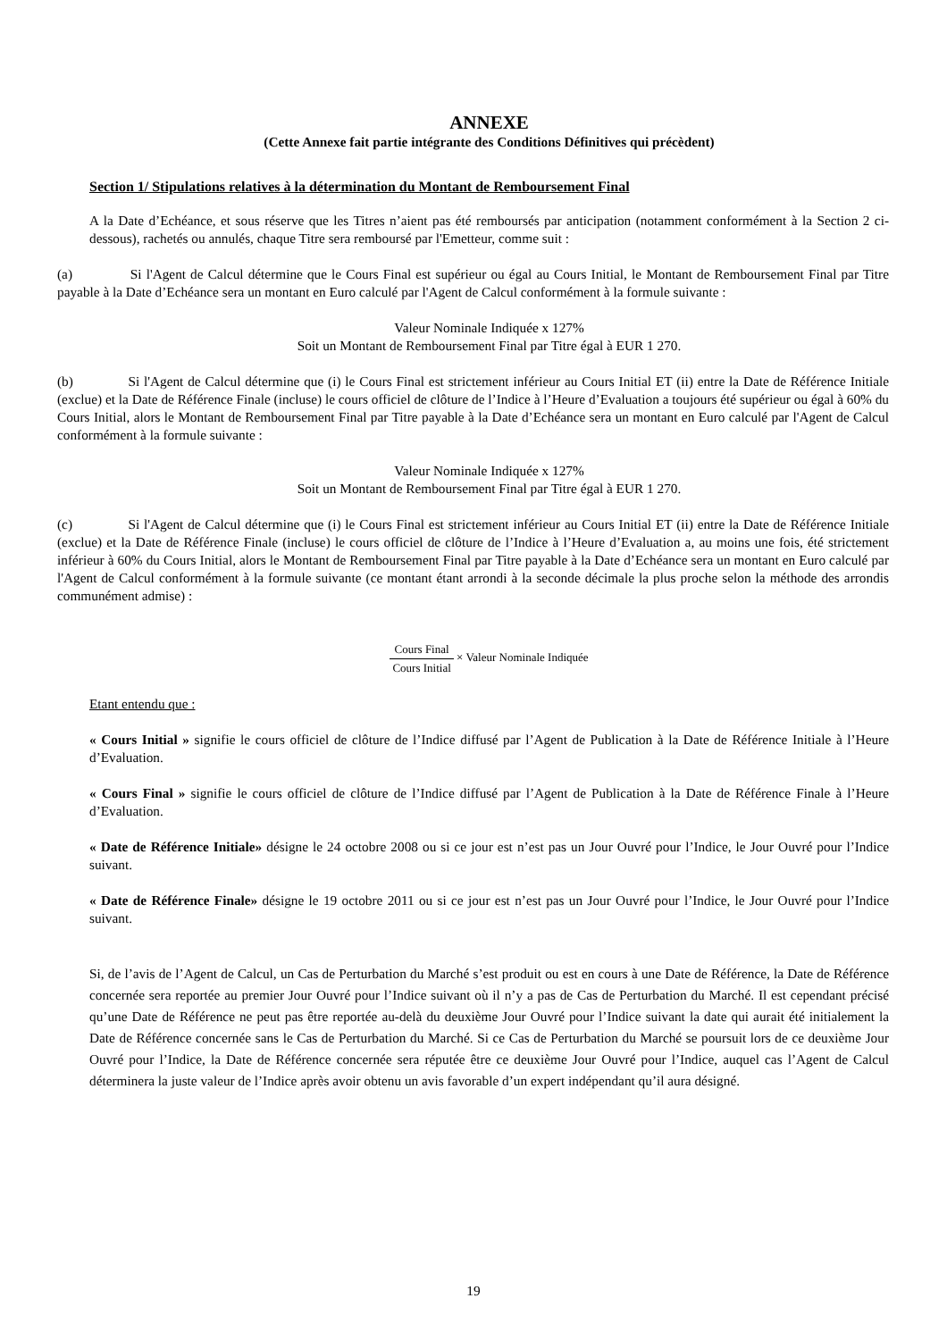ANNEXE
(Cette Annexe fait partie intégrante des Conditions Définitives qui précèdent)
Section 1/ Stipulations relatives à la détermination du Montant de Remboursement Final
A la Date d’Echéance, et sous réserve que les Titres n’aient pas été remboursés par anticipation (notamment conformément à la Section 2 ci-dessous), rachetés ou annulés, chaque Titre sera remboursé par l'Emetteur, comme suit :
(a) Si l'Agent de Calcul détermine que le Cours Final est supérieur ou égal au Cours Initial, le Montant de Remboursement Final par Titre payable à la Date d’Echéance sera un montant en Euro calculé par l'Agent de Calcul conformément à la formule suivante :
Valeur Nominale Indiquée x 127%
Soit un Montant de Remboursement Final par Titre égal à EUR 1 270.
(b) Si l'Agent de Calcul détermine que (i) le Cours Final est strictement inférieur au Cours Initial ET (ii) entre la Date de Référence Initiale (exclue) et la Date de Référence Finale (incluse) le cours officiel de clôture de l’Indice à l’Heure d’Evaluation a toujours été supérieur ou égal à 60% du Cours Initial, alors le Montant de Remboursement Final par Titre payable à la Date d’Echéance sera un montant en Euro calculé par l'Agent de Calcul conformément à la formule suivante :
Valeur Nominale Indiquée x 127%
Soit un Montant de Remboursement Final par Titre égal à EUR 1 270.
(c) Si l'Agent de Calcul détermine que (i) le Cours Final est strictement inférieur au Cours Initial ET (ii) entre la Date de Référence Initiale (exclue) et la Date de Référence Finale (incluse) le cours officiel de clôture de l’Indice à l’Heure d’Evaluation a, au moins une fois, été strictement inférieur à 60% du Cours Initial, alors le Montant de Remboursement Final par Titre payable à la Date d’Echéance sera un montant en Euro calculé par l'Agent de Calcul conformément à la formule suivante (ce montant étant arrondi à la seconde décimale la plus proche selon la méthode des arrondis communément admise) :
Cours Final Cours Initial × Valeur Nominale Indiquée
Etant entendu que :
« Cours Initial » signifie le cours officiel de clôture de l’Indice diffusé par l’Agent de Publication à la Date de Référence Initiale à l’Heure d’Evaluation.
« Cours Final » signifie le cours officiel de clôture de l’Indice diffusé par l’Agent de Publication à la Date de Référence Finale à l’Heure d’Evaluation.
« Date de Référence Initiale» désigne le 24 octobre 2008 ou si ce jour est n’est pas un Jour Ouvré pour l’Indice, le Jour Ouvré pour l’Indice suivant.
« Date de Référence Finale» désigne le 19 octobre 2011 ou si ce jour est n’est pas un Jour Ouvré pour l’Indice, le Jour Ouvré pour l’Indice suivant.
Si, de l’avis de l’Agent de Calcul, un Cas de Perturbation du Marché s’est produit ou est en cours à une Date de Référence, la Date de Référence concernée sera reportée au premier Jour Ouvré pour l’Indice suivant où il n’y a pas de Cas de Perturbation du Marché. Il est cependant précisé qu’une Date de Référence ne peut pas être reportée au-delà du deuxième Jour Ouvré pour l’Indice suivant la date qui aurait été initialement la Date de Référence concernée sans le Cas de Perturbation du Marché. Si ce Cas de Perturbation du Marché se poursuit lors de ce deuxième Jour Ouvré pour l’Indice, la Date de Référence concernée sera réputée être ce deuxième Jour Ouvré pour l’Indice, auquel cas l’Agent de Calcul déterminera la juste valeur de l’Indice après avoir obtenu un avis favorable d’un expert indépendant qu’il aura désigné.
19